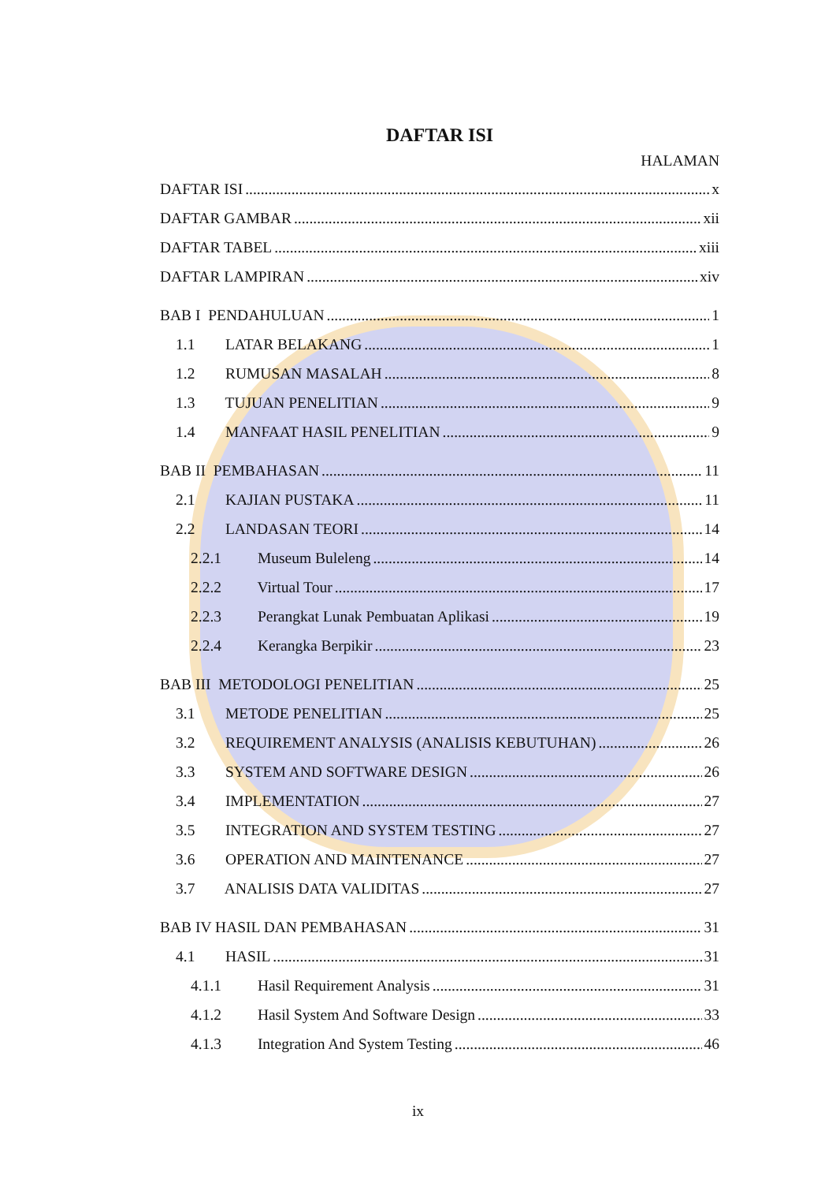DAFTAR ISI
HALAMAN
DAFTAR ISI x
DAFTAR GAMBAR xii
DAFTAR TABEL xiii
DAFTAR LAMPIRAN xiv
BAB I PENDAHULUAN 1
1.1 LATAR BELAKANG 1
1.2 RUMUSAN MASALAH 8
1.3 TUJUAN PENELITIAN 9
1.4 MANFAAT HASIL PENELITIAN 9
BAB II PEMBAHASAN 11
2.1 KAJIAN PUSTAKA 11
2.2 LANDASAN TEORI 14
2.2.1 Museum Buleleng 14
2.2.2 Virtual Tour 17
2.2.3 Perangkat Lunak Pembuatan Aplikasi 19
2.2.4 Kerangka Berpikir 23
BAB III METODOLOGI PENELITIAN 25
3.1 METODE PENELITIAN 25
3.2 REQUIREMENT ANALYSIS (ANALISIS KEBUTUHAN) 26
3.3 SYSTEM AND SOFTWARE DESIGN 26
3.4 IMPLEMENTATION 27
3.5 INTEGRATION AND SYSTEM TESTING 27
3.6 OPERATION AND MAINTENANCE 27
3.7 ANALISIS DATA VALIDITAS 27
BAB IV HASIL DAN PEMBAHASAN 31
4.1 HASIL 31
4.1.1 Hasil Requirement Analysis 31
4.1.2 Hasil System And Software Design 33
4.1.3 Integration And System Testing 46
ix